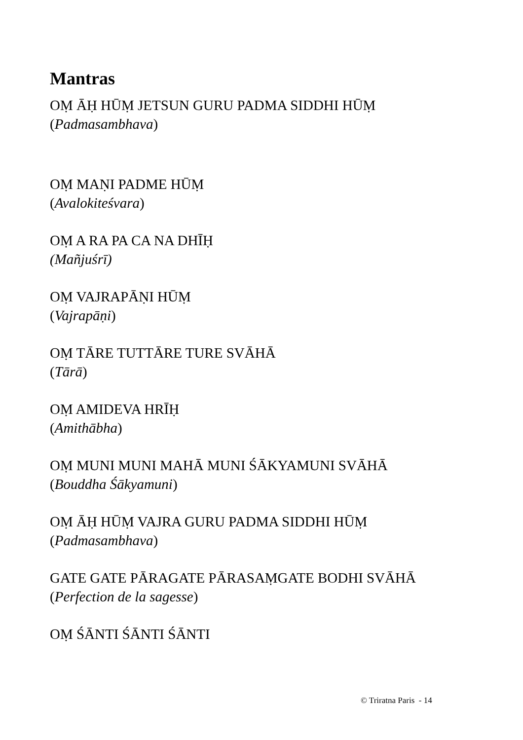Mantras
OṂ ĀḤ HŪṂ JETSUN GURU PADMA SIDDHI HŪṂ
(Padmasambhava)
OṂ MAṆI PADME HŪṂ
(Avalokiteśvara)
OṂ A RA PA CA NA DHĪḤ
(Mañjuśrī)
OṂ VAJRAPĀṆI HŪṂ
(Vajrapāṇi)
OṂ TĀRE TUTTĀRE TURE SVĀHĀ
(Tārā)
OṂ AMIDEVA HRĪḤ
(Amithābha)
OṂ MUNI MUNI MAHĀ MUNI ŚĀKYAMUNI SVĀHĀ
(Bouddha Śākyamuni)
OṂ ĀḤ HŪṂ VAJRA GURU PADMA SIDDHI HŪṂ
(Padmasambhava)
GATE GATE PĀRAGATE PĀRASAṂGATE BODHI SVĀHĀ
(Perfection de la sagesse)
OṂ ŚĀNTI ŚĀNTI ŚĀNTI
© Triratna Paris - 14